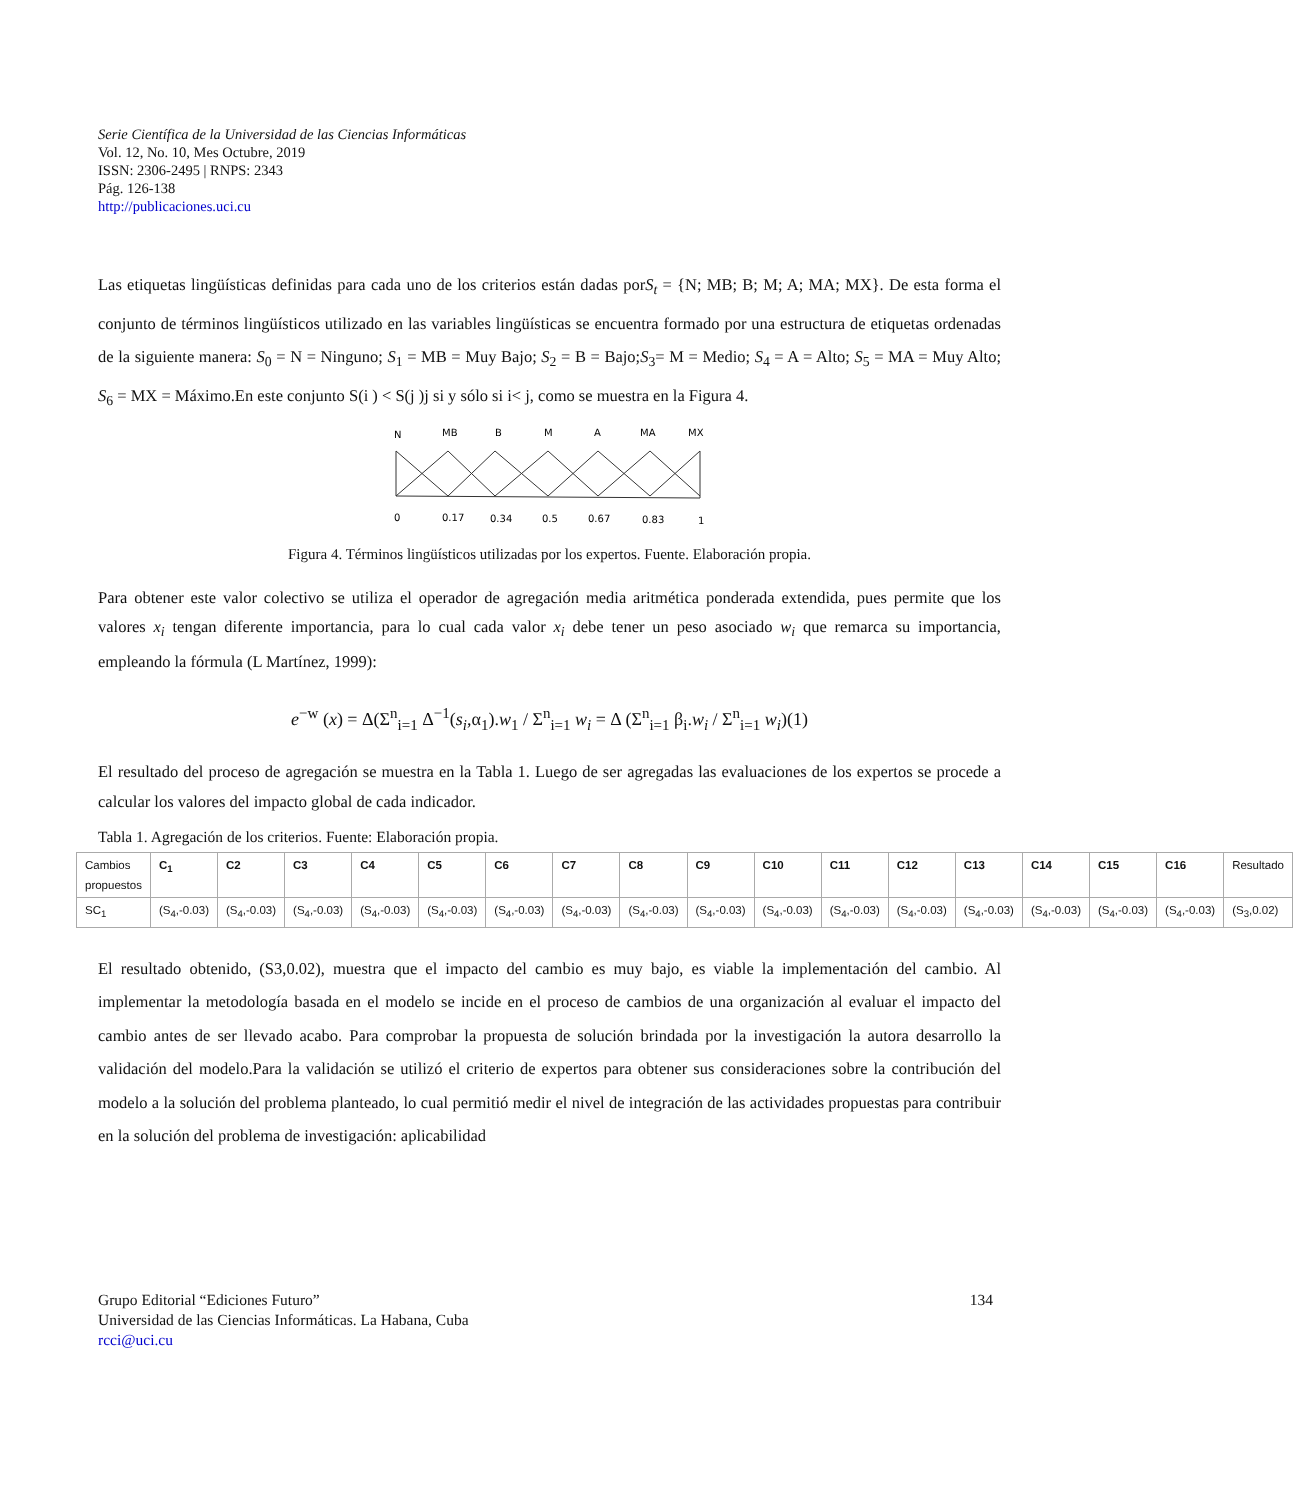Serie Científica de la Universidad de las Ciencias Informáticas
Vol. 12, No. 10, Mes Octubre, 2019
ISSN: 2306-2495 | RNPS: 2343
Pág. 126-138
http://publicaciones.uci.cu
Las etiquetas lingüísticas definidas para cada uno de los criterios están dadas porS<sub>t</sub> = {N; MB; B; M; A; MA; MX}. De esta forma el conjunto de términos lingüísticos utilizado en las variables lingüísticas se encuentra formado por una estructura de etiquetas ordenadas de la siguiente manera: S<sub>0</sub> = N = Ninguno; S<sub>1</sub> = MB = Muy Bajo; S<sub>2</sub> = B = Bajo;S<sub>3</sub>= M = Medio; S<sub>4</sub> = A = Alto; S<sub>5</sub> = MA = Muy Alto; S<sub>6</sub> = MX = Máximo.En este conjunto S(i ) < S(j )j si y sólo si i< j, como se muestra en la Figura 4.
N
MB
B
M
A
MA
MX
0
0.17
0.34
0.5
0.67
0.83
1
Figura 4. Términos lingüísticos utilizadas por los expertos. Fuente. Elaboración propia.
Para obtener este valor colectivo se utiliza el operador de agregación media aritmética ponderada extendida, pues permite que los valores x<sub>i</sub> tengan diferente importancia, para lo cual cada valor x<sub>i</sub> debe tener un peso asociado w<sub>i</sub> que remarca su importancia, empleando la fórmula (L Martínez, 1999):
e<sup>−w</sup> (x) = Δ(Σ<sup>n</sup><sub>i=1</sub> Δ<sup>−1</sup>(s<sub>i</sub>,α<sub>1</sub>).w<sub>1</sub> / Σ<sup>n</sup><sub>i=1</sub> w<sub>i</sub> = Δ (Σ<sup>n</sup><sub>i=1</sub> β<sub>i</sub>.w<sub>i</sub> / Σ<sup>n</sup><sub>i=1</sub> w<sub>i</sub>)(1)
El resultado del proceso de agregación se muestra en la Tabla 1. Luego de ser agregadas las evaluaciones de los expertos se procede a calcular los valores del impacto global de cada indicador.
Tabla 1. Agregación de los criterios. Fuente: Elaboración propia.
| Cambios propuestos | C<sub>1</sub> | C2 | C3 | C4 | C5 | C6 | C7 | C8 | C9 | C10 | C11 | C12 | C13 | C14 | C15 | C16 | Resultado |
| SC<sub>1</sub> | (S<sub>4</sub>,-0.03) | (S<sub>4</sub>,-0.03) | (S<sub>4</sub>,-0.03) | (S<sub>4</sub>,-0.03) | (S<sub>4</sub>,-0.03) | (S<sub>4</sub>,-0.03) | (S<sub>4</sub>,-0.03) | (S<sub>4</sub>,-0.03) | (S<sub>4</sub>,-0.03) | (S<sub>4</sub>,-0.03) | (S<sub>4</sub>,-0.03) | (S<sub>4</sub>,-0.03) | (S<sub>4</sub>,-0.03) | (S<sub>4</sub>,-0.03) | (S<sub>4</sub>,-0.03) | (S<sub>4</sub>,-0.03) | (S<sub>3</sub>,0.02) |
El resultado obtenido, (S3,0.02), muestra que el impacto del cambio es muy bajo, es viable la implementación del cambio. Al implementar la metodología basada en el modelo se incide en el proceso de cambios de una organización al evaluar el impacto del cambio antes de ser llevado acabo. Para comprobar la propuesta de solución brindada por la investigación la autora desarrollo la validación del modelo.Para la validación se utilizó el criterio de expertos para obtener sus consideraciones sobre la contribución del modelo a la solución del problema planteado, lo cual permitió medir el nivel de integración de las actividades propuestas para contribuir en la solución del problema de investigación: aplicabilidad
Grupo Editorial “Ediciones Futuro” 134
Universidad de las Ciencias Informáticas. La Habana, Cuba
rcci@uci.cu